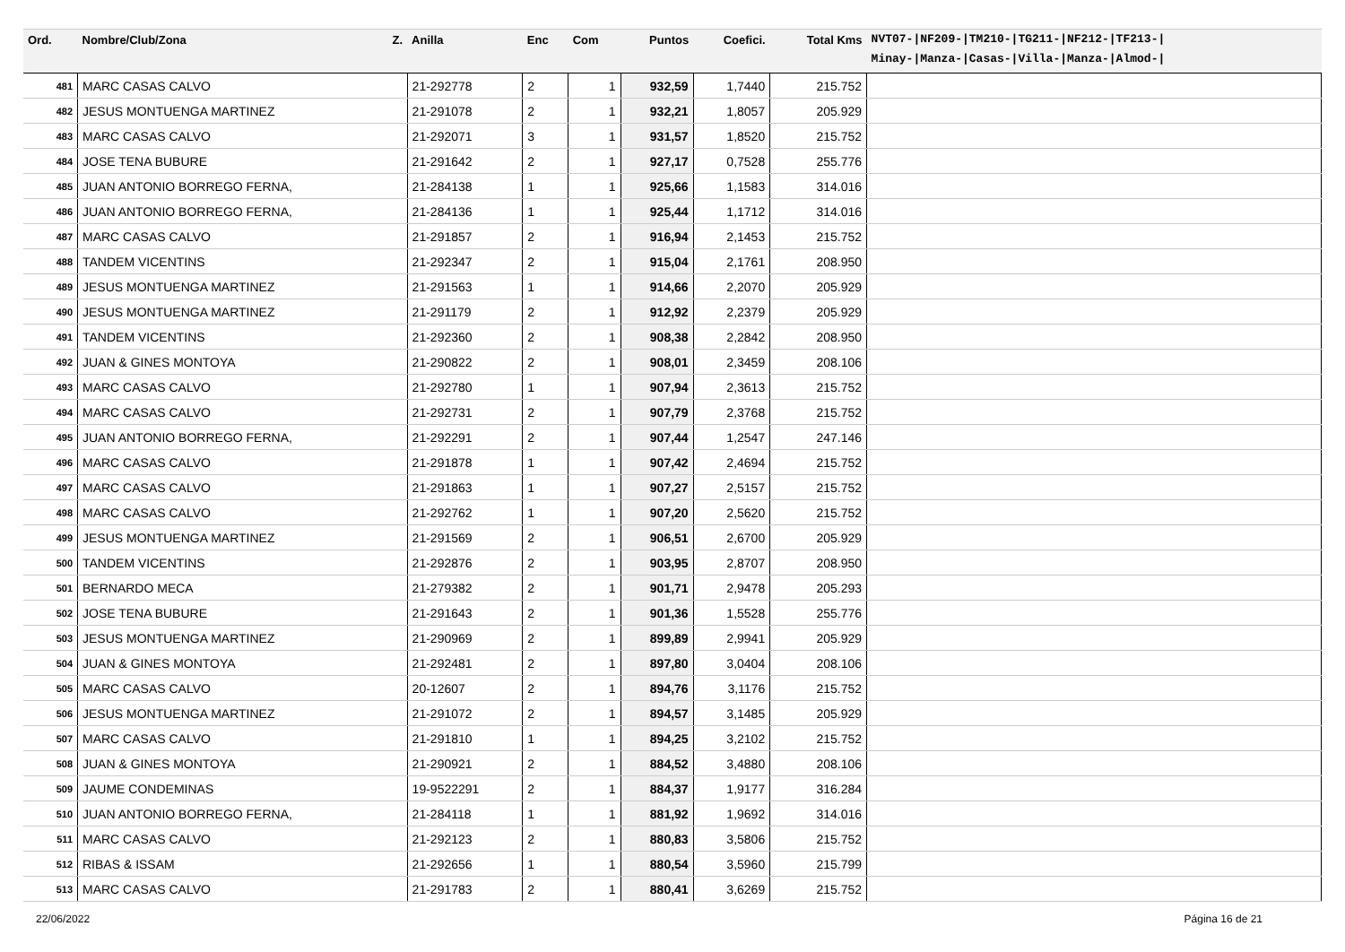| Ord. | Nombre/Club/Zona Z. | Anilla | Enc | Com | Puntos | Coefici. | Total Kms | NVT07-/NF209-/TM210-/TG211-/NF212-/TF213-/ Minay-/Manza-/Casas-/Villa-/Manza-/Almod-/ |
| --- | --- | --- | --- | --- | --- | --- | --- | --- |
| 481 | MARC CASAS CALVO | 21-292778 | 2 | 1 | 932,59 | 1,7440 | 215.752 | |
| 482 | JESUS MONTUENGA MARTINEZ | 21-291078 | 2 | 1 | 932,21 | 1,8057 | 205.929 | |
| 483 | MARC CASAS CALVO | 21-292071 | 3 | 1 | 931,57 | 1,8520 | 215.752 | |
| 484 | JOSE TENA BUBURE | 21-291642 | 2 | 1 | 927,17 | 0,7528 | 255.776 | |
| 485 | JUAN ANTONIO BORREGO FERNA, | 21-284138 | 1 | 1 | 925,66 | 1,1583 | 314.016 | |
| 486 | JUAN ANTONIO BORREGO FERNA, | 21-284136 | 1 | 1 | 925,44 | 1,1712 | 314.016 | |
| 487 | MARC CASAS CALVO | 21-291857 | 2 | 1 | 916,94 | 2,1453 | 215.752 | |
| 488 | TANDEM VICENTINS | 21-292347 | 2 | 1 | 915,04 | 2,1761 | 208.950 | |
| 489 | JESUS MONTUENGA MARTINEZ | 21-291563 | 1 | 1 | 914,66 | 2,2070 | 205.929 | |
| 490 | JESUS MONTUENGA MARTINEZ | 21-291179 | 2 | 1 | 912,92 | 2,2379 | 205.929 | |
| 491 | TANDEM VICENTINS | 21-292360 | 2 | 1 | 908,38 | 2,2842 | 208.950 | |
| 492 | JUAN & GINES MONTOYA | 21-290822 | 2 | 1 | 908,01 | 2,3459 | 208.106 | |
| 493 | MARC CASAS CALVO | 21-292780 | 1 | 1 | 907,94 | 2,3613 | 215.752 | |
| 494 | MARC CASAS CALVO | 21-292731 | 2 | 1 | 907,79 | 2,3768 | 215.752 | |
| 495 | JUAN ANTONIO BORREGO FERNA, | 21-292291 | 2 | 1 | 907,44 | 1,2547 | 247.146 | |
| 496 | MARC CASAS CALVO | 21-291878 | 1 | 1 | 907,42 | 2,4694 | 215.752 | |
| 497 | MARC CASAS CALVO | 21-291863 | 1 | 1 | 907,27 | 2,5157 | 215.752 | |
| 498 | MARC CASAS CALVO | 21-292762 | 1 | 1 | 907,20 | 2,5620 | 215.752 | |
| 499 | JESUS MONTUENGA MARTINEZ | 21-291569 | 2 | 1 | 906,51 | 2,6700 | 205.929 | |
| 500 | TANDEM VICENTINS | 21-292876 | 2 | 1 | 903,95 | 2,8707 | 208.950 | |
| 501 | BERNARDO MECA | 21-279382 | 2 | 1 | 901,71 | 2,9478 | 205.293 | |
| 502 | JOSE TENA BUBURE | 21-291643 | 2 | 1 | 901,36 | 1,5528 | 255.776 | |
| 503 | JESUS MONTUENGA MARTINEZ | 21-290969 | 2 | 1 | 899,89 | 2,9941 | 205.929 | |
| 504 | JUAN & GINES MONTOYA | 21-292481 | 2 | 1 | 897,80 | 3,0404 | 208.106 | |
| 505 | MARC CASAS CALVO | 20-12607 | 2 | 1 | 894,76 | 3,1176 | 215.752 | |
| 506 | JESUS MONTUENGA MARTINEZ | 21-291072 | 2 | 1 | 894,57 | 3,1485 | 205.929 | |
| 507 | MARC CASAS CALVO | 21-291810 | 1 | 1 | 894,25 | 3,2102 | 215.752 | |
| 508 | JUAN & GINES MONTOYA | 21-290921 | 2 | 1 | 884,52 | 3,4880 | 208.106 | |
| 509 | JAUME CONDEMINAS | 19-9522291 | 2 | 1 | 884,37 | 1,9177 | 316.284 | |
| 510 | JUAN ANTONIO BORREGO FERNA, | 21-284118 | 1 | 1 | 881,92 | 1,9692 | 314.016 | |
| 511 | MARC CASAS CALVO | 21-292123 | 2 | 1 | 880,83 | 3,5806 | 215.752 | |
| 512 | RIBAS & ISSAM | 21-292656 | 1 | 1 | 880,54 | 3,5960 | 215.799 | |
| 513 | MARC CASAS CALVO | 21-291783 | 2 | 1 | 880,41 | 3,6269 | 215.752 | |
22/06/2022 Página 16 de 21